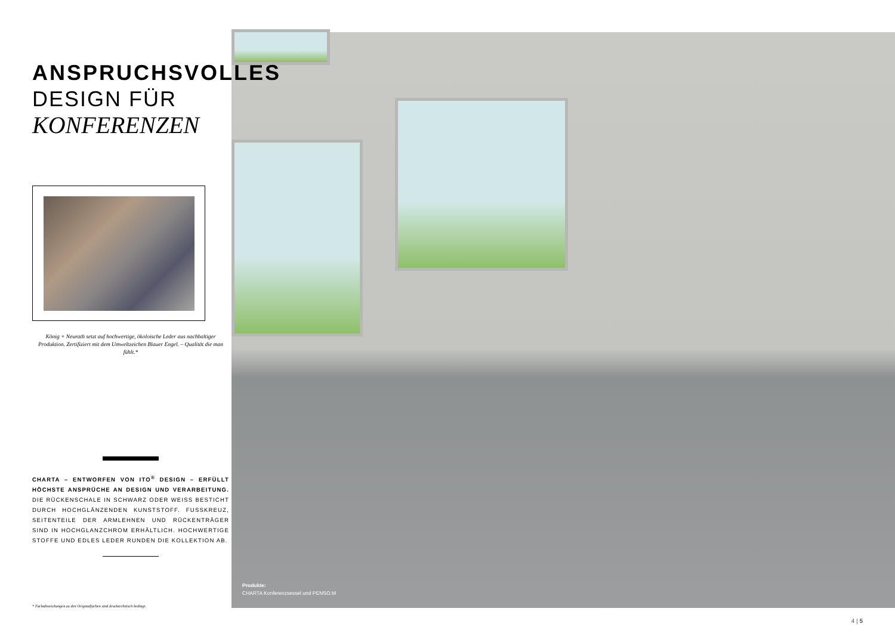Produkte:
CHARTA Konferenzsessel und PENSO.M
ANSPRUCHSVOLLES
DESIGN FÜR
KONFERENZEN
König + Neurath setzt auf hochwertige, ökoloische Leder aus nachhaltiger Produktion. Zertifiziert mit dem Umweltzeichen Blauer Engel. – Qualität die man fühlt.*
CHARTA – ENTWORFEN VON ITO<sup>®</sup> DESIGN – ERFÜLLT HÖCHSTE ANSPRÜCHE AN DESIGN UND VERARBEI­TUNG. DIE RÜCKENSCHALE IN SCHWARZ ODER WEISS BESTICHT DURCH HOCHGLÄNZENDEN KUNSTSTOFF. FUSSKREUZ, SEITENTEILE DER ARMLEHNEN UND RÜ­CKENTRÄGER SIND IN HOCHGLANZCHROM ERHÄLTLICH. HOCHWERTIGE STOFFE UND EDLES LEDER RUNDEN DIE KOLLEKTION AB.
* Farbabweichungen zu den Originalfarben sind drucktechnisch bedingt.
4 | 5